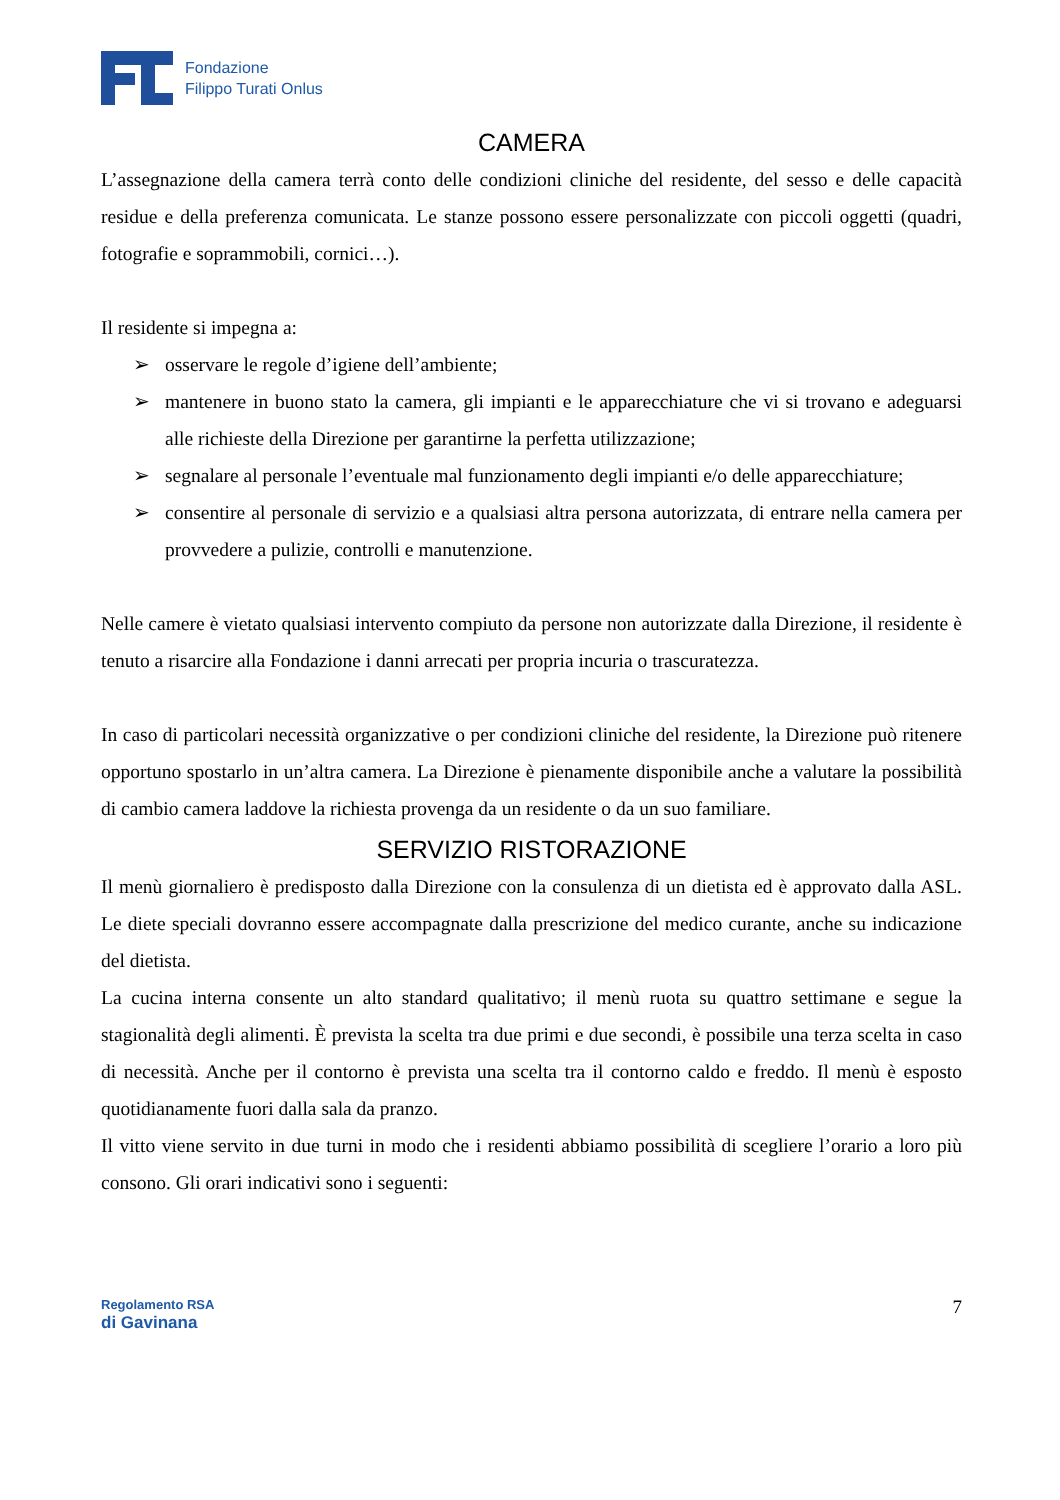Fondazione
Filippo Turati Onlus
CAMERA
L’assegnazione della camera terrà conto delle condizioni cliniche del residente, del sesso e delle capacità residue e della preferenza comunicata. Le stanze possono essere personalizzate con piccoli oggetti (quadri, fotografie e soprammobili, cornici…).
Il residente si impegna a:
➢ osservare le regole d’igiene dell’ambiente;
➢ mantenere in buono stato la camera, gli impianti e le apparecchiature che vi si trovano e adeguarsi alle richieste della Direzione per garantirne la perfetta utilizzazione;
➢ segnalare al personale l’eventuale mal funzionamento degli impianti e/o delle apparecchiature;
➢ consentire al personale di servizio e a qualsiasi altra persona autorizzata, di entrare nella camera per provvedere a pulizie, controlli e manutenzione.
Nelle camere è vietato qualsiasi intervento compiuto da persone non autorizzate dalla Direzione, il residente è tenuto a risarcire alla Fondazione i danni arrecati per propria incuria o trascuratezza.
In caso di particolari necessità organizzative o per condizioni cliniche del residente, la Direzione può ritenere opportuno spostarlo in un’altra camera. La Direzione è pienamente disponibile anche a valutare la possibilità di cambio camera laddove la richiesta provenga da un residente o da un suo familiare.
SERVIZIO RISTORAZIONE
Il menù giornaliero è predisposto dalla Direzione con la consulenza di un dietista ed è approvato dalla ASL. Le diete speciali dovranno essere accompagnate dalla prescrizione del medico curante, anche su indicazione del dietista.
La cucina interna consente un alto standard qualitativo; il menù ruota su quattro settimane e segue la stagionalità degli alimenti. È prevista la scelta tra due primi e due secondi, è possibile una terza scelta in caso di necessità. Anche per il contorno è prevista una scelta tra il contorno caldo e freddo. Il menù è esposto quotidianamente fuori dalla sala da pranzo.
Il vitto viene servito in due turni in modo che i residenti abbiamo possibilità di scegliere l’orario a loro più consono. Gli orari indicativi sono i seguenti:
Regolamento RSA
di Gavinana
7